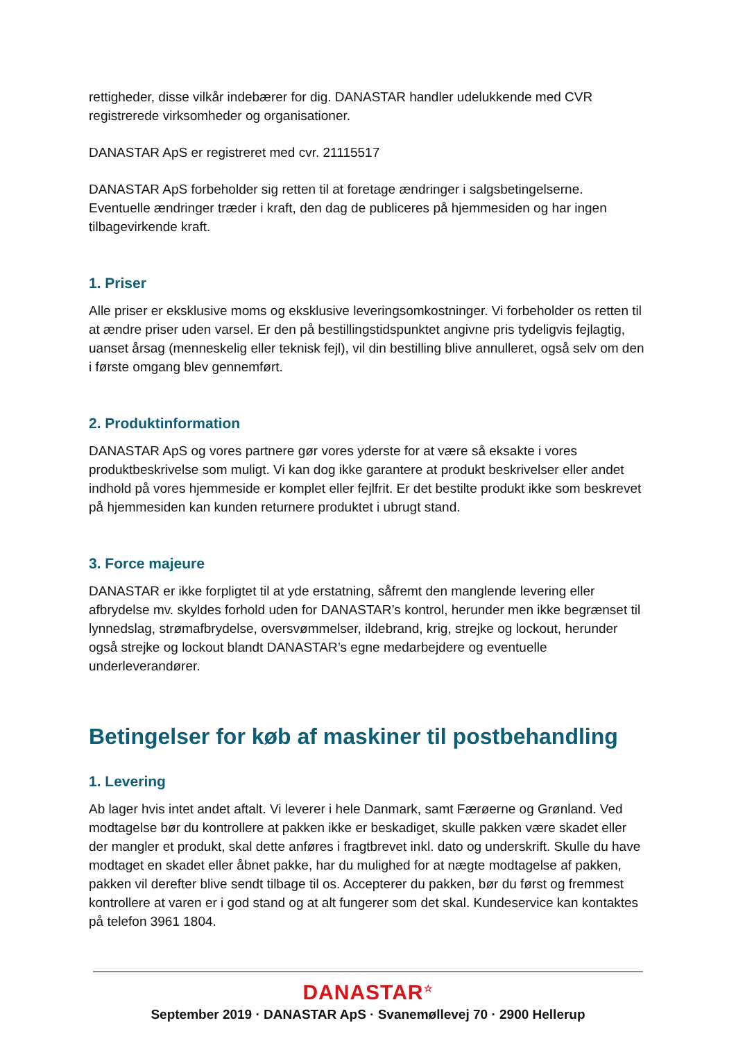rettigheder, disse vilkår indebærer for dig. DANASTAR handler udelukkende med CVR registrerede virksomheder og organisationer.
DANASTAR ApS er registreret med cvr. 21115517
DANASTAR ApS forbeholder sig retten til at foretage ændringer i salgsbetingelserne. Eventuelle ændringer træder i kraft, den dag de publiceres på hjemmesiden og har ingen tilbagevirkende kraft.
1. Priser
Alle priser er eksklusive moms og eksklusive leveringsomkostninger. Vi forbeholder os retten til at ændre priser uden varsel. Er den på bestillingstidspunktet angivne pris tydeligvis fejlagtig, uanset årsag (menneskelig eller teknisk fejl), vil din bestilling blive annulleret, også selv om den i første omgang blev gennemført.
2. Produktinformation
DANASTAR ApS og vores partnere gør vores yderste for at være så eksakte i vores produktbeskrivelse som muligt. Vi kan dog ikke garantere at produkt beskrivelser eller andet indhold på vores hjemmeside er komplet eller fejlfrit. Er det bestilte produkt ikke som beskrevet på hjemmesiden kan kunden returnere produktet i ubrugt stand.
3. Force majeure
DANASTAR er ikke forpligtet til at yde erstatning, såfremt den manglende levering eller afbrydelse mv. skyldes forhold uden for DANASTAR’s kontrol, herunder men ikke begrænset til lynnedslag, strømafbrydelse, oversvømmelser, ildebrand, krig, strejke og lockout, herunder også strejke og lockout blandt DANASTAR’s egne medarbejdere og eventuelle underleverandører.
Betingelser for køb af maskiner til postbehandling
1. Levering
Ab lager hvis intet andet aftalt. Vi leverer i hele Danmark, samt Færøerne og Grønland. Ved modtagelse bør du kontrollere at pakken ikke er beskadiget, skulle pakken være skadet eller der mangler et produkt, skal dette anføres i fragtbrevet inkl. dato og underskrift. Skulle du have modtaget en skadet eller åbnet pakke, har du mulighed for at nægte modtagelse af pakken, pakken vil derefter blive sendt tilbage til os. Accepterer du pakken, bør du først og fremmest kontrollere at varen er i god stand og at alt fungerer som det skal. Kundeservice kan kontaktes på telefon 3961 1804.
DANASTAR<sup>☆</sup>
September 2019 · DANASTAR ApS · Svanemøllevej 70 · 2900 Hellerup